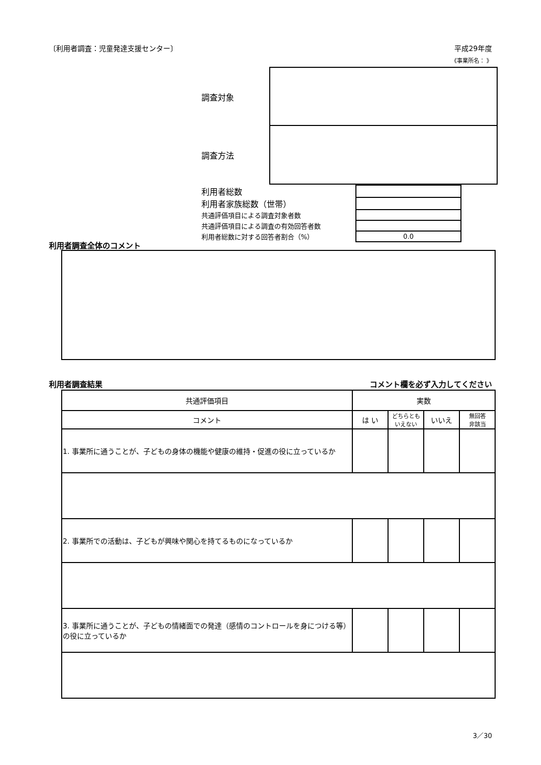〔利用者調査：児童発達支援センター〕 平成29年度
《事業所名： 》
調査対象
調査方法
| 利用者総数 | |
| 利用者家族総数（世帯） | |
| 共通評価項目による調査対象者数 | |
| 共通評価項目による調査の有効回答者数 | |
| 利用者総数に対する回答者割合（%） | 0.0 |
利用者調査全体のコメント
利用者調査結果 コメント欄を必ず入力してください
| 共通評価項目 | 実数 | | | |
| --- | --- | --- | --- | --- |
| コメント | は い | どちらとも いえない | いいえ | 無回答 非該当 |
| 1. 事業所に通うことが、子どもの身体の機能や健康の維持・促進の役に立っているか | | | | |
| 2. 事業所での活動は、子どもが興味や関心を持てるものになっているか | | | | |
| 3. 事業所に通うことが、子どもの情緒面での発達（感情のコントロールを身につける等）の役に立っているか | | | | |
3／30